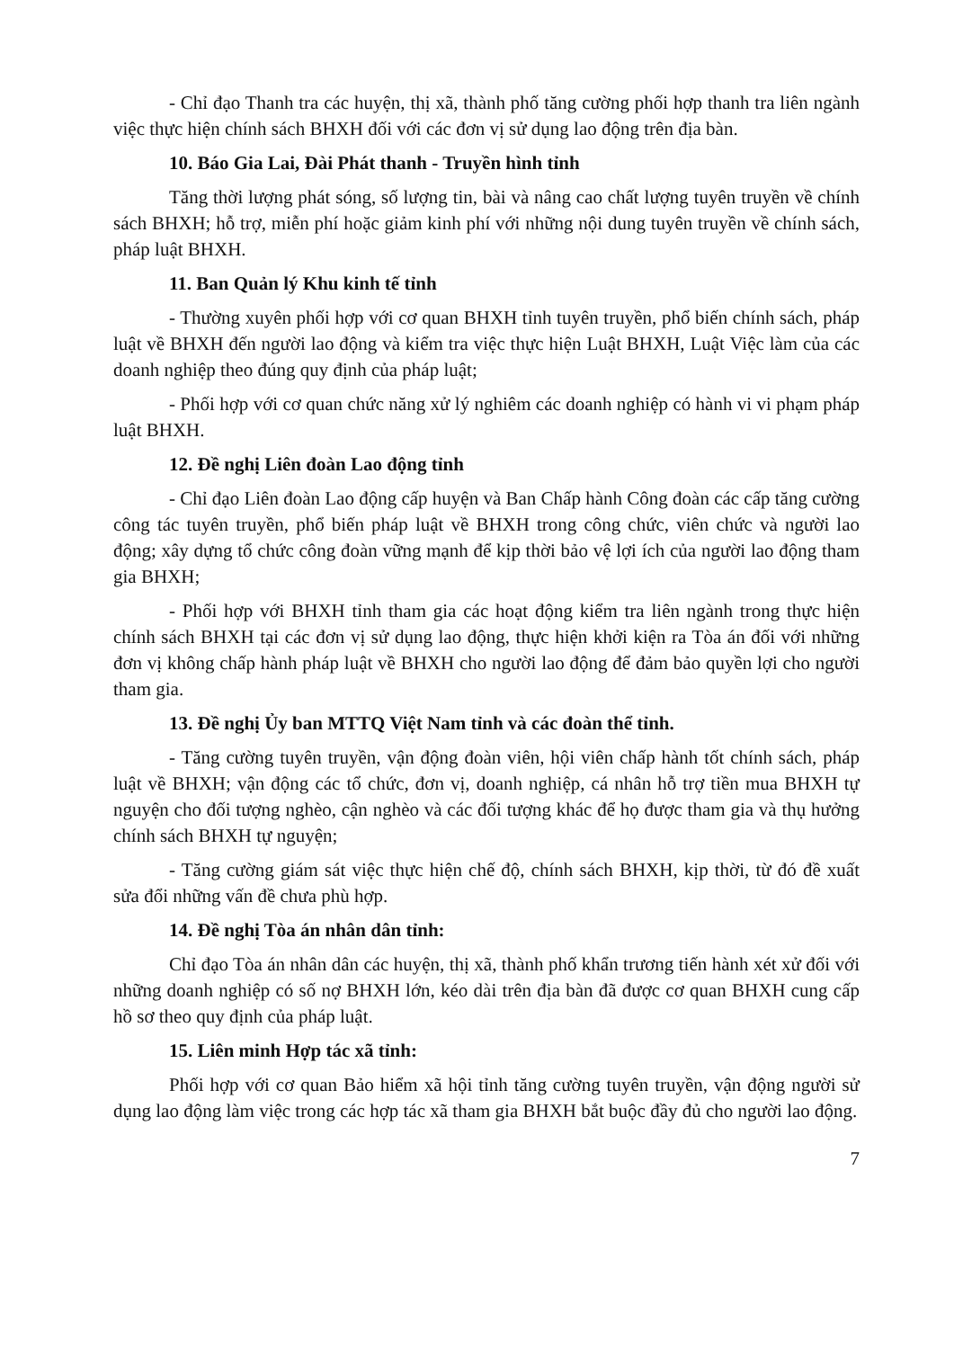- Chỉ đạo Thanh tra các huyện, thị xã, thành phố tăng cường phối hợp thanh tra liên ngành việc thực hiện chính sách BHXH đối với các đơn vị sử dụng lao động trên địa bàn.
10. Báo Gia Lai, Đài Phát thanh - Truyền hình tỉnh
Tăng thời lượng phát sóng, số lượng tin, bài và nâng cao chất lượng tuyên truyền về chính sách BHXH; hỗ trợ, miễn phí hoặc giảm kinh phí với những nội dung tuyên truyền về chính sách, pháp luật BHXH.
11. Ban Quản lý Khu kinh tế tỉnh
- Thường xuyên phối hợp với cơ quan BHXH tỉnh tuyên truyền, phổ biến chính sách, pháp luật về BHXH đến người lao động và kiểm tra việc thực hiện Luật BHXH, Luật Việc làm của các doanh nghiệp theo đúng quy định của pháp luật;
- Phối hợp với cơ quan chức năng xử lý nghiêm các doanh nghiệp có hành vi vi phạm pháp luật BHXH.
12. Đề nghị Liên đoàn Lao động tỉnh
- Chỉ đạo Liên đoàn Lao động cấp huyện và Ban Chấp hành Công đoàn các cấp tăng cường công tác tuyên truyền, phổ biến pháp luật về BHXH trong công chức, viên chức và người lao động; xây dựng tổ chức công đoàn vững mạnh để kịp thời bảo vệ lợi ích của người lao động tham gia BHXH;
- Phối hợp với BHXH tỉnh tham gia các hoạt động kiểm tra liên ngành trong thực hiện chính sách BHXH tại các đơn vị sử dụng lao động, thực hiện khởi kiện ra Tòa án đối với những đơn vị không chấp hành pháp luật về BHXH cho người lao động để đảm bảo quyền lợi cho người tham gia.
13. Đề nghị Ủy ban MTTQ Việt Nam tỉnh và các đoàn thể tỉnh.
- Tăng cường tuyên truyền, vận động đoàn viên, hội viên chấp hành tốt chính sách, pháp luật về BHXH; vận động các tổ chức, đơn vị, doanh nghiệp, cá nhân hỗ trợ tiền mua BHXH tự nguyện cho đối tượng nghèo, cận nghèo và các đối tượng khác để họ được tham gia và thụ hưởng chính sách BHXH tự nguyện;
- Tăng cường giám sát việc thực hiện chế độ, chính sách BHXH, kịp thời, từ đó đề xuất sửa đổi những vấn đề chưa phù hợp.
14. Đề nghị Tòa án nhân dân tỉnh:
Chỉ đạo Tòa án nhân dân các huyện, thị xã, thành phố khẩn trương tiến hành xét xử đối với những doanh nghiệp có số nợ BHXH lớn, kéo dài trên địa bàn đã được cơ quan BHXH cung cấp hồ sơ theo quy định của pháp luật.
15. Liên minh Hợp tác xã tỉnh:
Phối hợp với cơ quan Bảo hiểm xã hội tỉnh tăng cường tuyên truyền, vận động người sử dụng lao động làm việc trong các hợp tác xã tham gia BHXH bắt buộc đầy đủ cho người lao động.
7